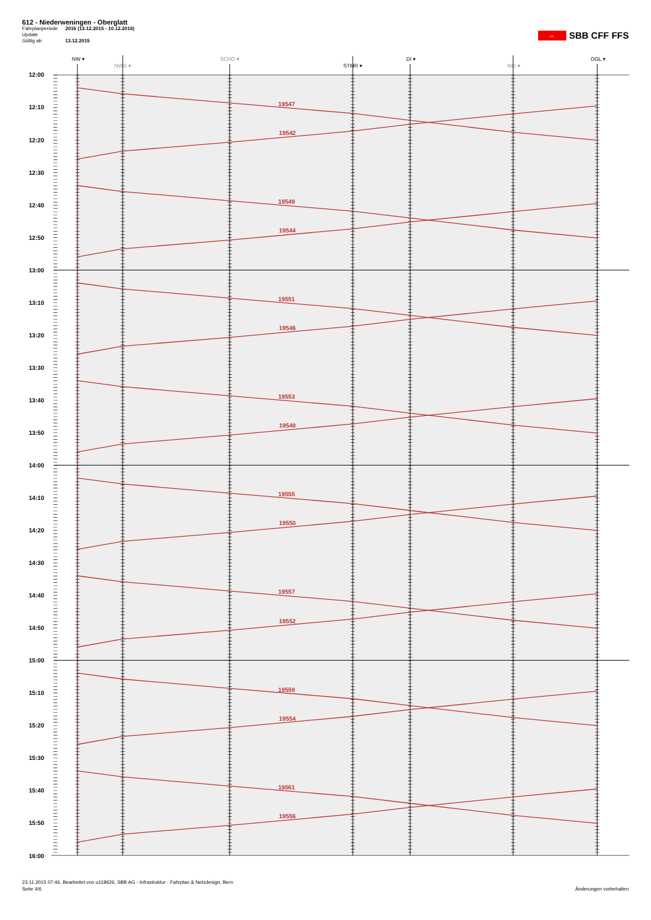612 - Niederweningen - Oberglatt
Fahrplanperiode 2016 (13.12.2015 - 10.12.2016)
Update
Gültig ab 13.12.2015
⇔ SBB CFF FFS
NW ▾
NWD ▾
SCHO ▾
STMR ▾
DI ▾
NIE ▾
OGL ▾
12:00
12:10
12:20
12:30
12:40
12:50
13:00
13:10
13:20
13:30
13:40
13:50
14:00
14:10
14:20
14:30
14:40
14:50
15:00
15:10
15:20
15:30
15:40
15:50
16:00
19547
19542
19549
19544
19551
19546
19553
19548
19555
19550
19557
19552
19559
19554
19561
19556
23.11.2015 07:46, Bearbeitet von u118626, SBB AG - Infrastruktur - Fahrplan & Netzdesign, Bern
Seite 4/6
Änderungen vorbehalten